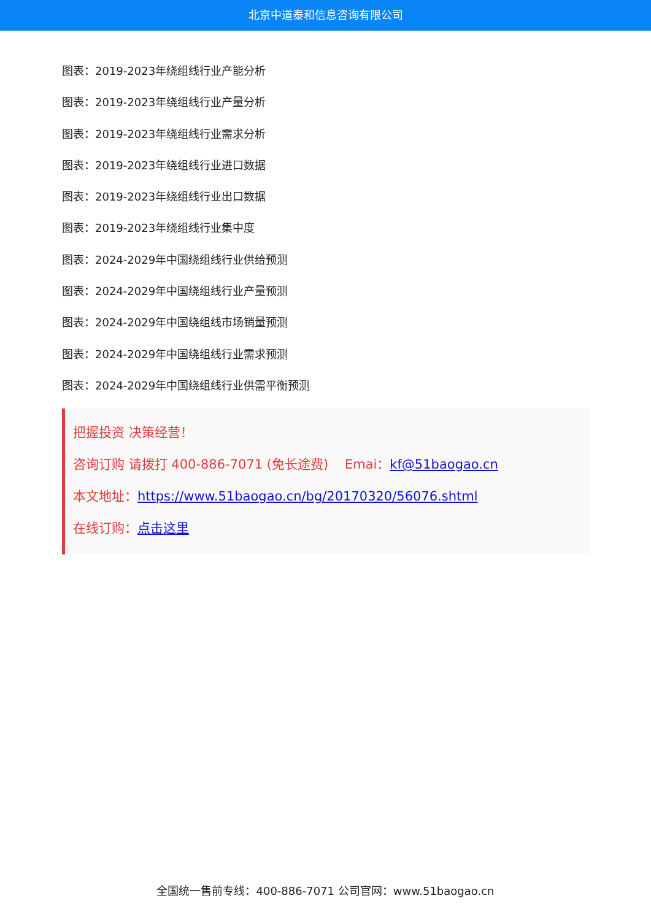北京中道泰和信息咨询有限公司
图表：2019-2023年绕组线行业产能分析
图表：2019-2023年绕组线行业产量分析
图表：2019-2023年绕组线行业需求分析
图表：2019-2023年绕组线行业进口数据
图表：2019-2023年绕组线行业出口数据
图表：2019-2023年绕组线行业集中度
图表：2024-2029年中国绕组线行业供给预测
图表：2024-2029年中国绕组线行业产量预测
图表：2024-2029年中国绕组线市场销量预测
图表：2024-2029年中国绕组线行业需求预测
图表：2024-2029年中国绕组线行业供需平衡预测
把握投资 决策经营！
咨询订购 请拨打 400-886-7071 (免长途费) Emai：kf@51baogao.cn
本文地址：https://www.51baogao.cn/bg/20170320/56076.shtml
在线订购：点击这里
全国统一售前专线：400-886-7071 公司官网：www.51baogao.cn